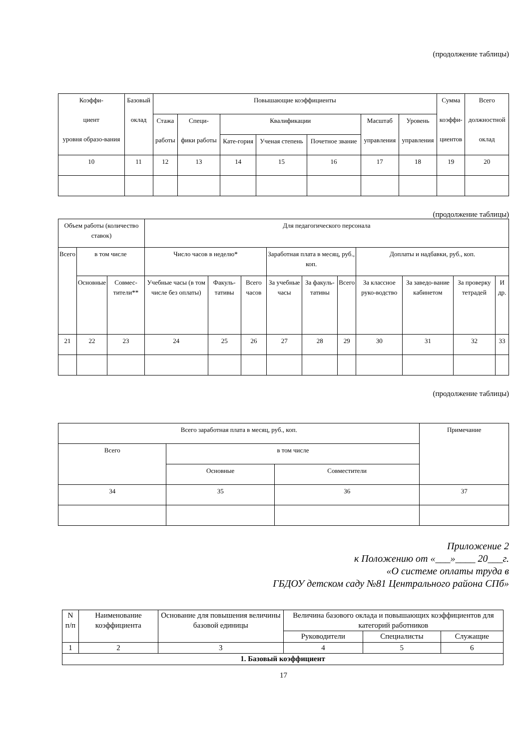(продолжение таблицы)
| Коэффи- циент уровня образо-вания | Базовый оклад | Повышающие коэффициенты | | | | | | | Сумма коэффи- циентов | Всего должностной оклад |
| --- | --- | --- | --- | --- | --- | --- | --- | --- | --- | --- |
| | | Стажа работы | Специ- фики работы | Квалификации | | | Масштаб управления | Уровень управления | | |
| | | | | Кате-гория | Ученая степень | Почетное звание | | | | |
| 10 | 11 | 12 | 13 | 14 | 15 | 16 | 17 | 18 | 19 | 20 |
(продолжение таблицы)
| Объем работы (количество ставок) | | | Для педагогического персонала | | | | | | | | | |
| --- | --- | --- | --- | --- | --- | --- | --- | --- | --- | --- | --- | --- |
| Всего | в том числе | | Число часов в неделю* | | | Заработная плата в месяц, руб., коп. | | | Доплаты и надбавки, руб., коп. | | | |
| | Основные | Совмес-тители** | Учебные часы (в том числе без оплаты) | Факуль-тативы | Всего часов | За учебные часы | За факуль-тативы | Всего | За классное руко-водство | За заведо-вание кабинетом | За проверку тетрадей | И др. |
| 21 | 22 | 23 | 24 | 25 | 26 | 27 | 28 | 29 | 30 | 31 | 32 | 33 |
(продолжение таблицы)
| Всего заработная плата в месяц, руб., коп. | | | Примечание |
| --- | --- | --- | --- |
| Всего | в том числе | | |
| | Основные | Совместители | |
| 34 | 35 | 36 | 37 |
Приложение 2
к Положению от «___»____ 20___г.
«О системе оплаты труда в
ГБДОУ детском саду №81 Центрального района СПб»
| N п/п | Наименование коэффициента | Основание для повышения величины базовой единицы | Величина базового оклада и повышающих коэффициентов для категорий работников | | |
| --- | --- | --- | --- | --- | --- |
| | | | Руководители | Специалисты | Служащие |
| 1 | 2 | 3 | 4 | 5 | 6 |
| 1. Базовый коэффициент | | | | | |
17